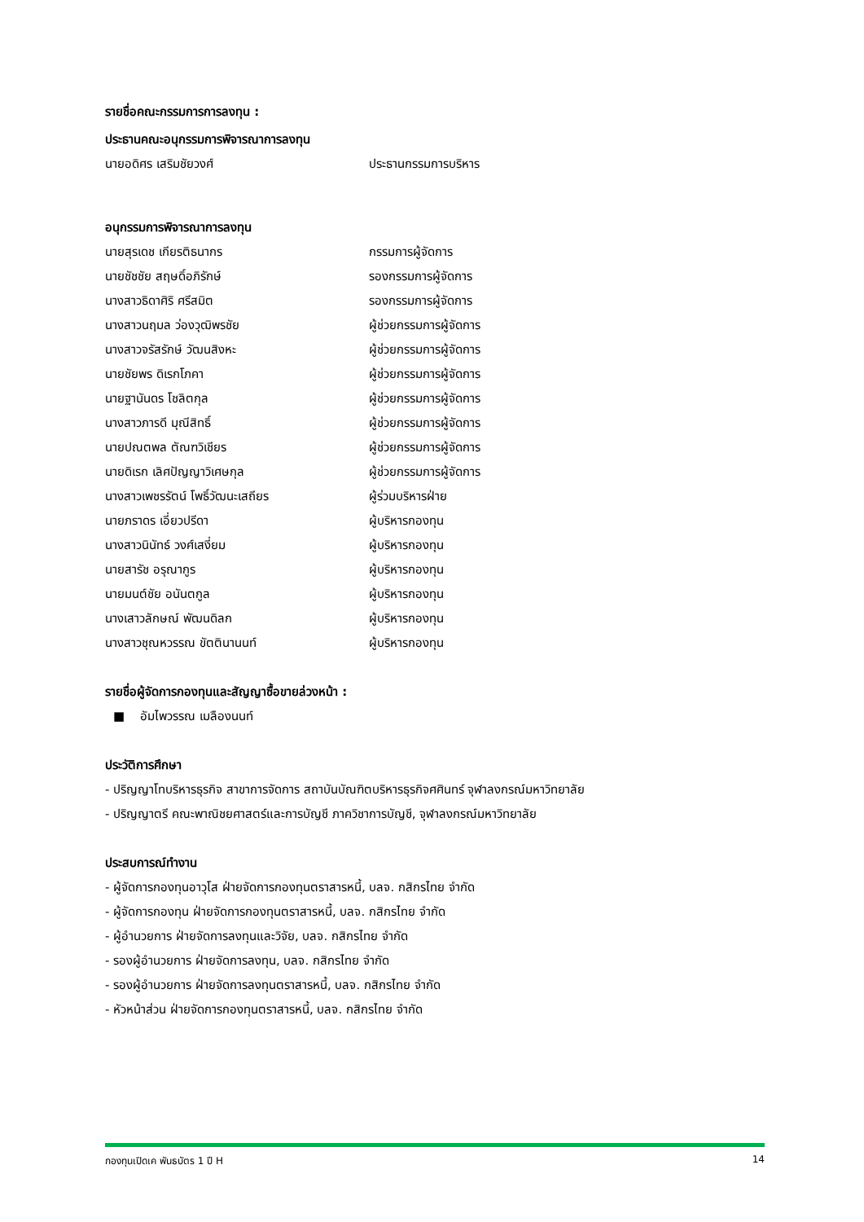รายชื่อคณะกรรมการการลงทุน :
ประธานคณะอนุกรรมการพิจารณาการลงทุน
นายอดิศร เสริมชัยวงศ์ ประธานกรรมการบริหาร
อนุกรรมการพิจารณาการลงทุน
นายสุรเดช เกียรติธนากร กรรมการผู้จัดการ
นายชัชชัย สฤษดิ์อภิรักษ์ รองกรรมการผู้จัดการ
นางสาวธิดาศิริ ศรีสมิต รองกรรมการผู้จัดการ
นางสาวนฤมล ว่องวุฒิพรชัย ผู้ช่วยกรรมการผู้จัดการ
นางสาวจรัสรักษ์ วัฒนสิงหะ ผู้ช่วยกรรมการผู้จัดการ
นายชัยพร ดิเรกโภคา ผู้ช่วยกรรมการผู้จัดการ
นายฐานันดร โชลิตกุล ผู้ช่วยกรรมการผู้จัดการ
นางสาวภารดี มุณีสิทธิ์ ผู้ช่วยกรรมการผู้จัดการ
นายปณตพล ตัณฑวิเชียร ผู้ช่วยกรรมการผู้จัดการ
นายดิเรก เลิศปัญญาวิเศษกุล ผู้ช่วยกรรมการผู้จัดการ
นางสาวเพชรรัตน์ โพธิ์วัฒนะเสถียร ผู้ร่วมบริหารฝ่าย
นายภราดร เอี่ยวปรีดา ผู้บริหารกองทุน
นางสาวนินัทธ์ วงศ์เสงี่ยม ผู้บริหารกองทุน
นายสารัช อรุณากูร ผู้บริหารกองทุน
นายมนต์ชัย อนันตกูล ผู้บริหารกองทุน
นางเสาวลักษณ์ พัฒนดิลก ผู้บริหารกองทุน
นางสาวชุณหวรรณ ขัตตินานนท์ ผู้บริหารกองทุน
รายชื่อผู้จัดการกองทุนและสัญญาซื้อขายล่วงหน้า :
■ อัมไพวรรณ เมลืองนนท์
ประวัติการศึกษา
- ปริญญาโทบริหารธุรกิจ สาขาการจัดการ สถาบันบัณฑิตบริหารธุรกิจศศินทร์ จุฬาลงกรณ์มหาวิทยาลัย
- ปริญญาตรี คณะพาณิชยศาสตร์และการบัญชี ภาควิชาการบัญชี, จุฬาลงกรณ์มหาวิทยาลัย
ประสบการณ์ทำงาน
- ผู้จัดการกองทุนอาวุโส ฝ่ายจัดการกองทุนตราสารหนี้, บลจ. กสิกรไทย จำกัด
- ผู้จัดการกองทุน ฝ่ายจัดการกองทุนตราสารหนี้, บลจ. กสิกรไทย จำกัด
- ผู้อำนวยการ ฝ่ายจัดการลงทุนและวิจัย, บลจ. กสิกรไทย จำกัด
- รองผู้อำนวยการ ฝ่ายจัดการลงทุน, บลจ. กสิกรไทย จำกัด
- รองผู้อำนวยการ ฝ่ายจัดการลงทุนตราสารหนี้, บลจ. กสิกรไทย จำกัด
- หัวหน้าส่วน ฝ่ายจัดการกองทุนตราสารหนี้, บลจ. กสิกรไทย จำกัด
กองทุนเปิดเค พันธบัตร 1 ปี H 14